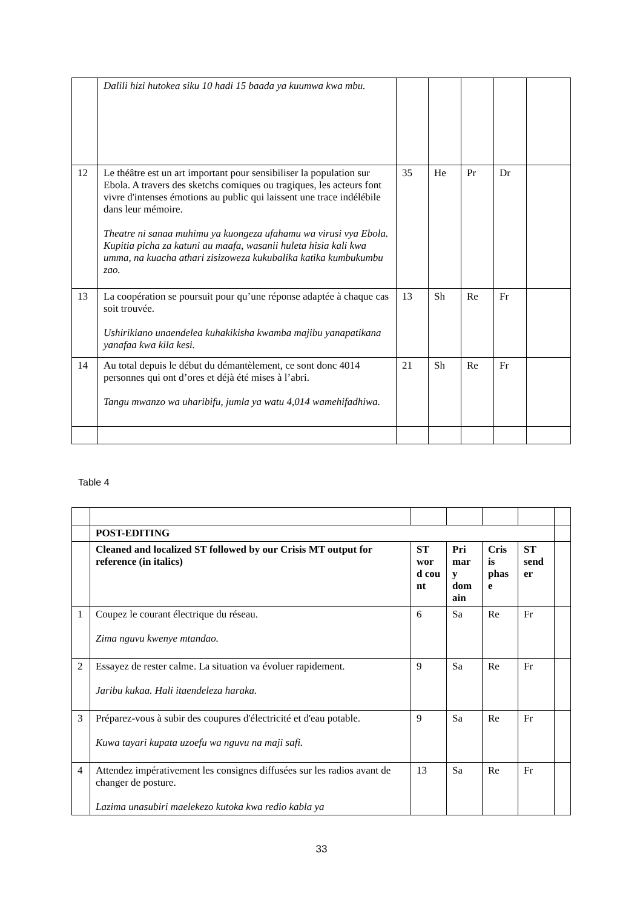| | Dalili hizi hutokea siku 10 hadi 15 baada ya kuumwa kwa mbu. | | | | | |
| 12 | Le théâtre est un art important pour sensibiliser la population sur Ebola. A travers des sketchs comiques ou tragiques, les acteurs font vivre d'intenses émotions au public qui laissent une trace indélébile dans leur mémoire. Theatre ni sanaa muhimu ya kuongeza ufahamu wa virusi vya Ebola. Kupitia picha za katuni au maafa, wasanii huleta hisia kali kwa umma, na kuacha athari zisizoweza kukubalika katika kumbukumbu zao. | 35 | He | Pr | Dr | |
| 13 | La coopération se poursuit pour qu’une réponse adaptée à chaque cas soit trouvée. Ushirikiano unaendelea kuhakikisha kwamba majibu yanapatikana yanafaa kwa kila kesi. | 13 | Sh | Re | Fr | |
| 14 | Au total depuis le début du démantèlement, ce sont donc 4014 personnes qui ont d’ores et déjà été mises à l’abri. Tangu mwanzo wa uharibifu, jumla ya watu 4,014 wamehifadhiwa. | 21 | Sh | Re | Fr | |
Table 4
| | POST-EDITING | | | | | |
| | Cleaned and localized ST followed by our Crisis MT output for reference (in italics) | ST wor d cou nt | Pri mar y dom ain | Cris is phas e | ST send er | |
| 1 | Coupez le courant électrique du réseau. Zima nguvu kwenye mtandao. | 6 | Sa | Re | Fr | |
| 2 | Essayez de rester calme. La situation va évoluer rapidement. Jaribu kukaa. Hali itaendeleza haraka. | 9 | Sa | Re | Fr | |
| 3 | Préparez-vous à subir des coupures d'électricité et d'eau potable. Kuwa tayari kupata uzoefu wa nguvu na maji safi. | 9 | Sa | Re | Fr | |
| 4 | Attendez impérativement les consignes diffusées sur les radios avant de changer de posture. Lazima unasubiri maelekezo kutoka kwa redio kabla ya | 13 | Sa | Re | Fr | |
33